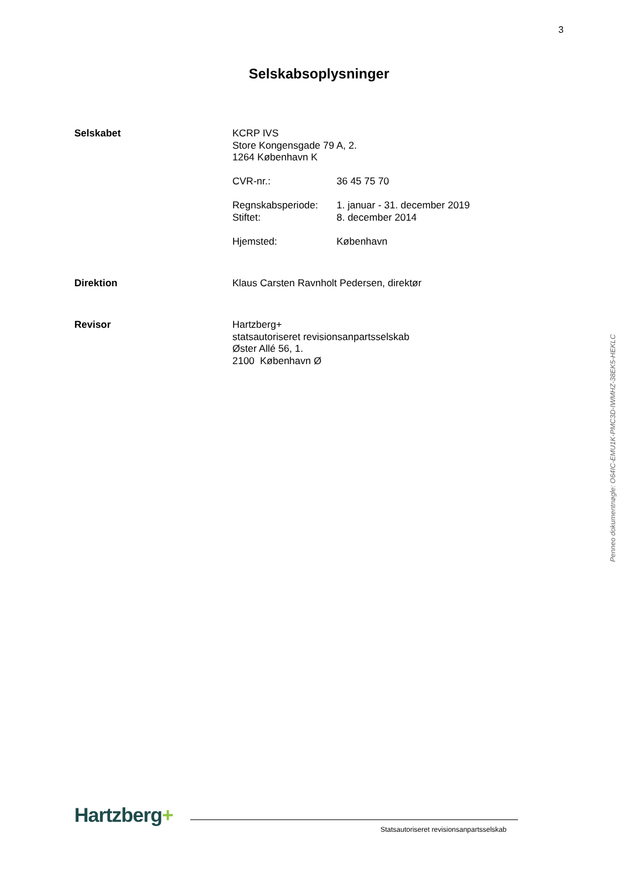3
Selskabsoplysninger
Selskabet KCRP IVS
Store Kongensgade 79 A, 2.
1264 København K
CVR-nr.: 36 45 75 70
Regnskabsperiode: 1. januar - 31. december 2019
Stiftet: 8. december 2014
Hjemsted: København
Direktion Klaus Carsten Ravnholt Pedersen, direktør
Revisor Hartzberg+
statsautoriseret revisionsanpartsselskab
Øster Allé 56, 1.
2100 København Ø
Penneo dokumentnøgle: O64IC-EMU1K-PMC3D-IWMHZ-38EK5-HEKLC
Hartzberg+
Statsautoriseret revisionsanpartsselskab